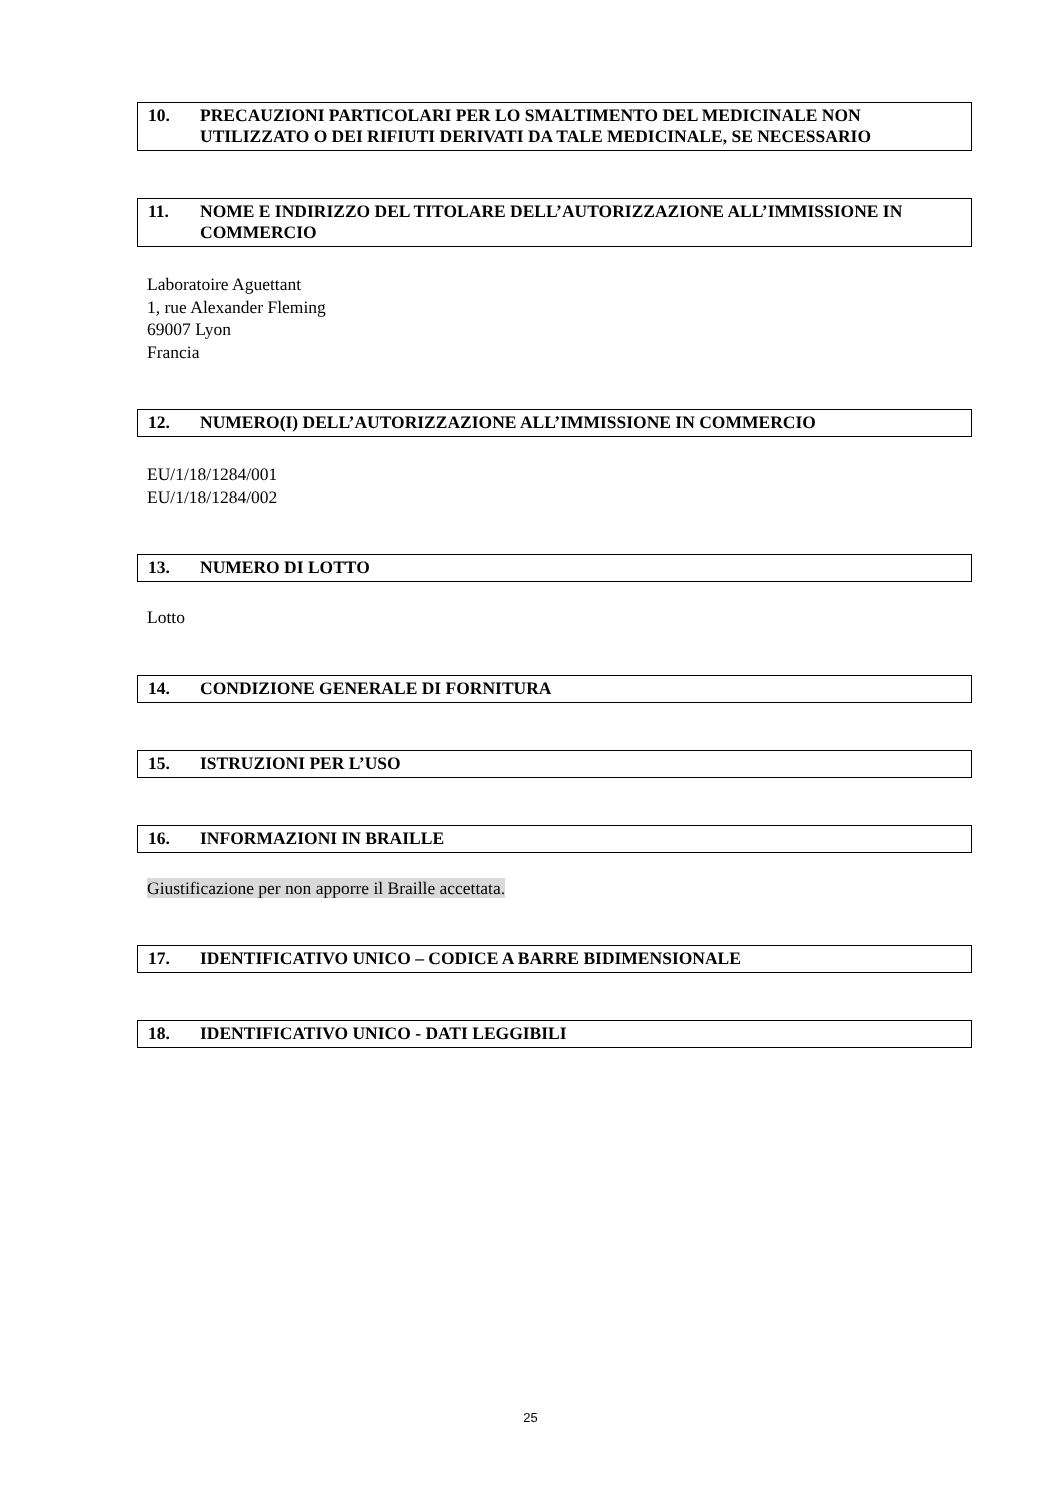10. PRECAUZIONI PARTICOLARI PER LO SMALTIMENTO DEL MEDICINALE NON UTILIZZATO O DEI RIFIUTI DERIVATI DA TALE MEDICINALE, SE NECESSARIO
11. NOME E INDIRIZZO DEL TITOLARE DELL’AUTORIZZAZIONE ALL’IMMISSIONE IN COMMERCIO
Laboratoire Aguettant
1, rue Alexander Fleming
69007 Lyon
Francia
12. NUMERO(I) DELL’AUTORIZZAZIONE ALL’IMMISSIONE IN COMMERCIO
EU/1/18/1284/001
EU/1/18/1284/002
13. NUMERO DI LOTTO
Lotto
14. CONDIZIONE GENERALE DI FORNITURA
15. ISTRUZIONI PER L’USO
16. INFORMAZIONI IN BRAILLE
Giustificazione per non apporre il Braille accettata.
17. IDENTIFICATIVO UNICO – CODICE A BARRE BIDIMENSIONALE
18. IDENTIFICATIVO UNICO - DATI LEGGIBILI
25